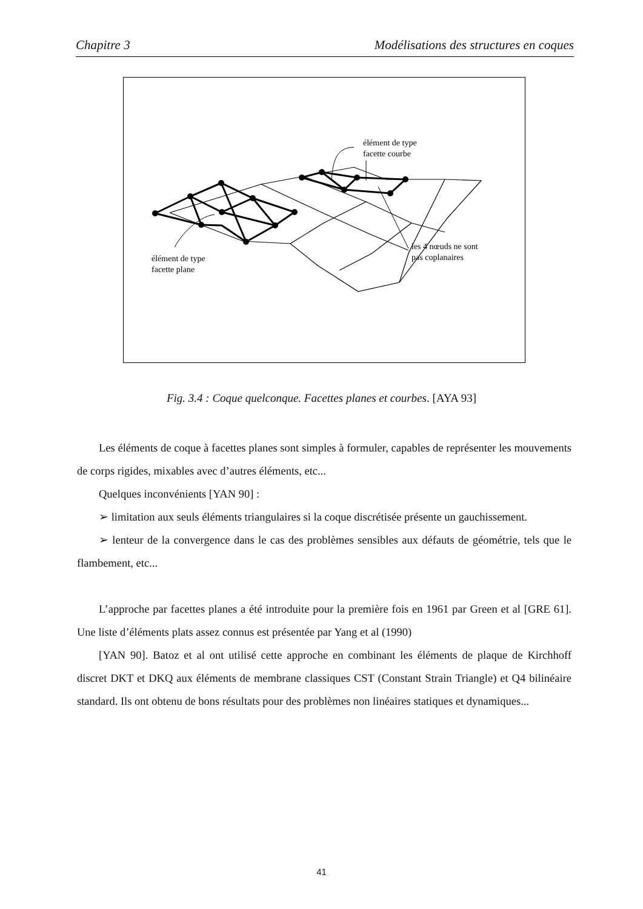Chapitre 3 Modélisations des structures en coques
élément de type
facette courbe
élément de type
facette plane
les 4 nœuds ne sont
pas coplanaires
Fig. 3.4 : Coque quelconque. Facettes planes et courbes. [AYA 93]
Les éléments de coque à facettes planes sont simples à formuler, capables de représenter les mouvements de corps rigides, mixables avec d’autres éléments, etc...
Quelques inconvénients [YAN 90] :
➢ limitation aux seuls éléments triangulaires si la coque discrétisée présente un gauchissement.
➢ lenteur de la convergence dans le cas des problèmes sensibles aux défauts de géométrie, tels que le flambement, etc...
L’approche par facettes planes a été introduite pour la première fois en 1961 par Green et al [GRE 61]. Une liste d’éléments plats assez connus est présentée par Yang et al (1990)
[YAN 90]. Batoz et al ont utilisé cette approche en combinant les éléments de plaque de Kirchhoff discret DKT et DKQ aux éléments de membrane classiques CST (Constant Strain Triangle) et Q4 bilinéaire standard. Ils ont obtenu de bons résultats pour des problèmes non linéaires statiques et dynamiques...
41